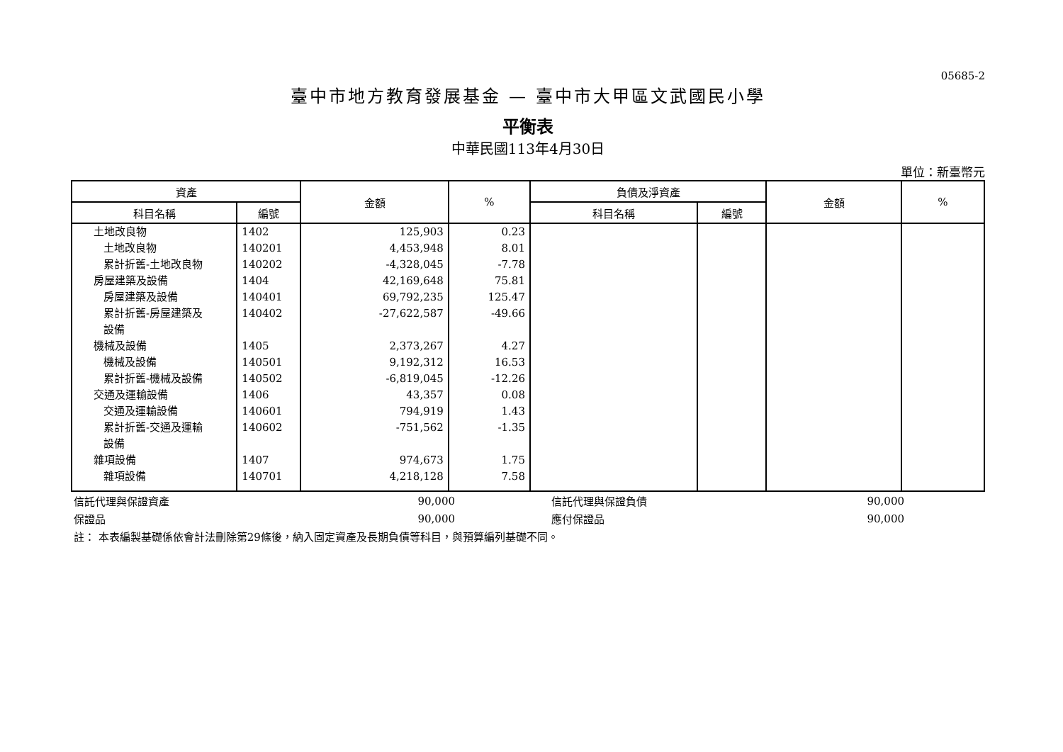05685-2
臺中市地方教育發展基金 — 臺中市大甲區文武國民小學
平衡表
中華民國113年4月30日
單位：新臺幣元
| 資產 | | 金額 | % | 負債及淨資產 | | 金額 | % |
| --- | --- | --- | --- | --- | --- | --- | --- |
| 科目名稱 | 編號 | | | 科目名稱 | 編號 | | |
| 土地改良物 | 1402 | 125,903 | 0.23 | | | | |
| 土地改良物 | 140201 | 4,453,948 | 8.01 | | | | |
| 累計折舊-土地改良物 | 140202 | -4,328,045 | -7.78 | | | | |
| 房屋建築及設備 | 1404 | 42,169,648 | 75.81 | | | | |
| 房屋建築及設備 | 140401 | 69,792,235 | 125.47 | | | | |
| 累計折舊-房屋建築及 設備 | 140402 | -27,622,587 | -49.66 | | | | |
| 機械及設備 | 1405 | 2,373,267 | 4.27 | | | | |
| 機械及設備 | 140501 | 9,192,312 | 16.53 | | | | |
| 累計折舊-機械及設備 | 140502 | -6,819,045 | -12.26 | | | | |
| 交通及運輸設備 | 1406 | 43,357 | 0.08 | | | | |
| 交通及運輸設備 | 140601 | 794,919 | 1.43 | | | | |
| 累計折舊-交通及運輸 設備 | 140602 | -751,562 | -1.35 | | | | |
| 雜項設備 | 1407 | 974,673 | 1.75 | | | | |
| 雜項設備 | 140701 | 4,218,128 | 7.58 | | | | |
| 信託代理與保證資產 | 90,000 | | 信託代理與保證負債 | 90,000 | |
| 保證品 | 90,000 | | 應付保證品 | 90,000 | |
| 註： 本表編製基礎係依會計法刪除第29條後，納入固定資產及長期負債等科目，與預算編列基礎不同。 | | | | | |